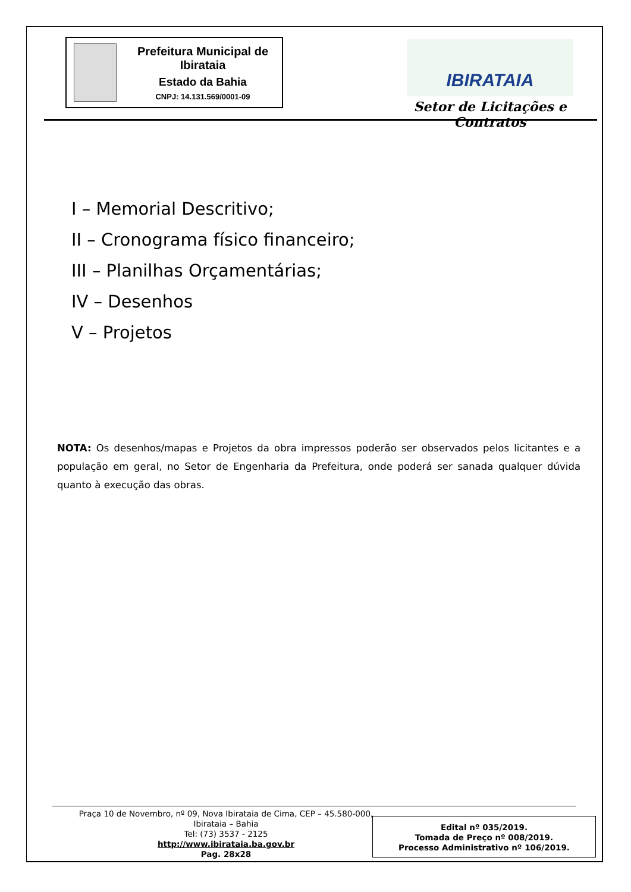Prefeitura Municipal de Ibirataia
Estado da Bahia
CNPJ: 14.131.569/0001-09
IBIRATAIA
Setor de Licitações e Contratos
I – Memorial Descritivo;
II – Cronograma físico financeiro;
III – Planilhas Orçamentárias;
IV – Desenhos
V – Projetos
NOTA: Os desenhos/mapas e Projetos da obra impressos poderão ser observados pelos licitantes e a população em geral, no Setor de Engenharia da Prefeitura, onde poderá ser sanada qualquer dúvida quanto à execução das obras.
Praça 10 de Novembro, nº 09, Nova Ibirataia de Cima, CEP – 45.580-000,
Ibirataia – Bahia
Tel: (73) 3537 - 2125
http://www.ibirataia.ba.gov.br
Pag. 28x28
Edital nº 035/2019.
Tomada de Preço nº 008/2019.
Processo Administrativo nº 106/2019.